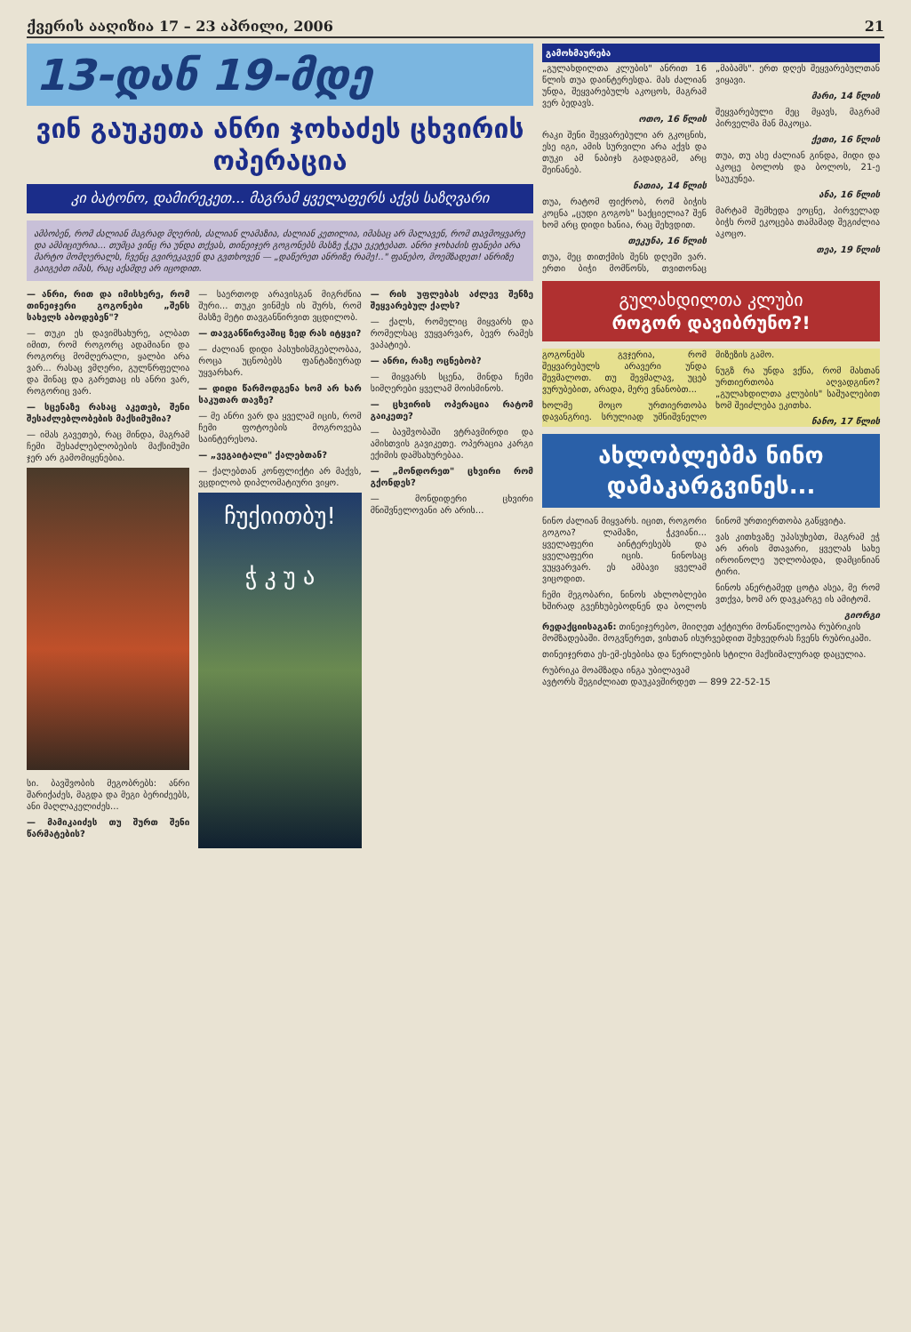ქვერის ააღიზია 17 – 23 აპრილი, 2006 21
13-დან 19-მდე
ვინ გაუკეთა ანრი ჯოხაძეს ცხვირის ოპერაცია
კი ბატონო, დამირეკეთ... მაგრამ ყველაფერს აქვს საზღვარი
ამბობენ, რომ ძალიან მაგრად მღერის, ძალიან ლამაზია, ძალიან კეთილია, იმასაც არ მალავენ, რომ თავმოყვარე და ამბიციურია... თუმცა ვინც რა უნდა თქვას, თინეიჯერ გოგონებს მასზე ჭკუა ეკეტებათ. ანრი ჯოხაძის ფანები არა მარტო მომღერალს, ჩვენც გვირეკავენ და გვთხოვენ — „დაწერეთ ანრიზე რამე!.." ფანებო, მოემზადეთ! ანრიზე გაიგებთ იმას, რაც აქამდე არ იცოდით.
— ანრი, რით და იმისხერე, რომ თინეიჯერი გოგონები „შენს სახელს აბოდებენ"?
— თუკი ეს დავიმსახურე, ალბათ იმით, რომ როგორც ადამიანი და როგორც მომღერალი, ყალბი არა ვარ... რასაც ვმღერი, გულწრფელია და შინაც და გარეთაც ის ანრი ვარ, როგორიც ვარ.
— სცენაზე რასაც აკეთებ, შენი შესაძლებლობების მაქსიმუმია?
— იმას გავეთებ, რაც მინდა, მაგრამ ჩემი შესაძლებლობების მაქსიმუმი ჯერ არ გამომიყენებია.
სი. ბავშვობის მეგობრებს: ანრი შარიქაძეს, მაგდა და მეგი ბერიძეებს, ანი მაღლაკელიძეს...
— მამიკაიძეს თუ შურთ შენი წარმატების?
— საერთოდ არავისგან მიგრძნია შური... თუკი ვინმეს ის შურს, რომ მასზე მეტი თავგანწირვით ვცდილობ.
— თავგანწირვაშიც ზედ რას იტყვი?
— ძალიან დიდი პასუხისმგებლობაა, როცა უცნობებს ფანტაზიურად უყვარხარ.
— დიდი წარმოდგენა ხომ არ ხარ საკუთარ თავზე?
— მე ანრი ვარ და ყველამ იცის, რომ ჩემი ფოტოების მოგროვება საინტერესოა.
— „ვეგაიტალი" ქალებთან?
— ქალებთან კონფლიქტი არ მაქვს, ვცდილობ დიპლომატიური ვიყო.
ჩუქიითბუ!
ჭ კ უ ა
— რის უფლებას აძლევ შენზე შეყვარებულ ქალს?
— ქალს, რომელიც მიყვარს და რომელსაც ვუყვარვარ, ბევრ რამეს ვაპატიებ.
— ანრი, რაზე ოცნებობ?
— მიყვარს სცენა, მინდა ჩემი სიმღერები ყველამ მოისმინოს.
— ცხვირის ოპერაცია რატომ გაიკეთე?
— ბავშვობაში ვტრავმირდი და ამისთვის გავიკეთე. ოპერაცია კარგი ექიმის დამსახურებაა.
— „მონდორეთ" ცხვირი რომ გქონდეს?
— მონდიდერი ცხვირი მნიშვნელოვანი არ არის...
გამოხმაურება
„გულახდილთა კლუბის" ანრით 16 წლის თუა დაინტერესდა. მას ძალიან უნდა, შეყვარებულს აკოცოს, მაგრამ ვერ ბედავს.
ოთო, 16 წლის
რაკი შენი შეყვარებული არ გკოცნის, ესე იგი, ამის სურვილი არა აქვს და თუკი ამ ნაბიჯს გადადგამ, არც შეინანებ.
ნათია, 14 წლის
თუა, რატომ ფიქრობ, რომ ბიჭის კოცნა „ცუდი გოგოს" საქციელია? შენ ხომ არც დიდი ხანია, რაც შეხვდით.
თეკუნა, 16 წლის
თუა, მეც თითქმის შენს დღეში ვარ. ერთი ბიჭი მომწონს, თვითონაც „მაბამს". ერთ დღეს შეყვარებულთან ვიყავი.
მარი, 14 წლის
შეყვარებული მეც მყავს, მაგრამ პირველმა მან მაკოცა.
ქეთი, 16 წლის
თუა, თუ ასე ძალიან გინდა, მიდი და აკოცე ბოლოს და ბოლოს, 21-ე საუკუნეა.
ანა, 16 წლის
მარტამ შემხედა ეოცნე, პირველად ბიჭს რომ ეკოცება თამამად შეგიძლია აკოცო.
თეა, 19 წლის
გულახდილთა კლუბი
როგორ დავიბრუნო?!
გოგონებს გვჯერია, რომ შეყვარებულს არავერი უნდა შევმალოთ. თუ შევმალავ, უცებ ვურუბებით, არადა, მერე ვნანობთ...
ხოლმე მოცო ურთიერთობა დავანგრიე. სრულიად უმნიშვნელო მიზეზის გამო.
ნუგზ რა უნდა ვქნა, რომ მასთან ურთიერთობა აღვადგინო? „გულახდილთა კლუბის" საშუალებით ხომ შეიძლება ეკითხა.
ნანო, 17 წლის
ახლობლებმა ნინო დამაკარგვინეს...
ნინო ძალიან მიყვარს. იცით, როგორი გოგოა? ლამაზი, ჭკვიანი... ყველაფერი აინტერესებს და ყველაფერი იცის. ნინოსაც ვუყვარვარ. ეს ამბავი ყველამ ვიცოდით.
ჩემი მეგობარი, ნინოს ახლობლები ხშირად გვეჩხუბებოდნენ და ბოლოს ნინომ ურთიერთობა გაწყვიტა.
ვას კითხვაზე უპასუხებთ, მაგრამ ეჭ არ არის მთავარი, ყველას სახე იროინოლე უღლობადა, დამცინიან ტირი.
ნინოს ანერტამედ ცოტა ასეა, მე რომ ვთქვა, ხომ არ დავკარგე ის ამიტომ.
გიორგი
რედაქციისაგან: თინეიჯერებო, მიიღეთ აქტიური მონაწილეობა რუბრიკის მომზადებაში. მოგვწერეთ, ვისთან ისურვებდით შეხვედრას ჩვენს რუბრიკაში.
თინეიჯერთა ეს-ემ-ესებისა და წერილების სტილი მაქსიმალურად დაცულია.
რუბრიკა მოამზადა ინგა უბილავამ
ავტორს შეგიძლიათ დაუკავშირდეთ — 899 22-52-15